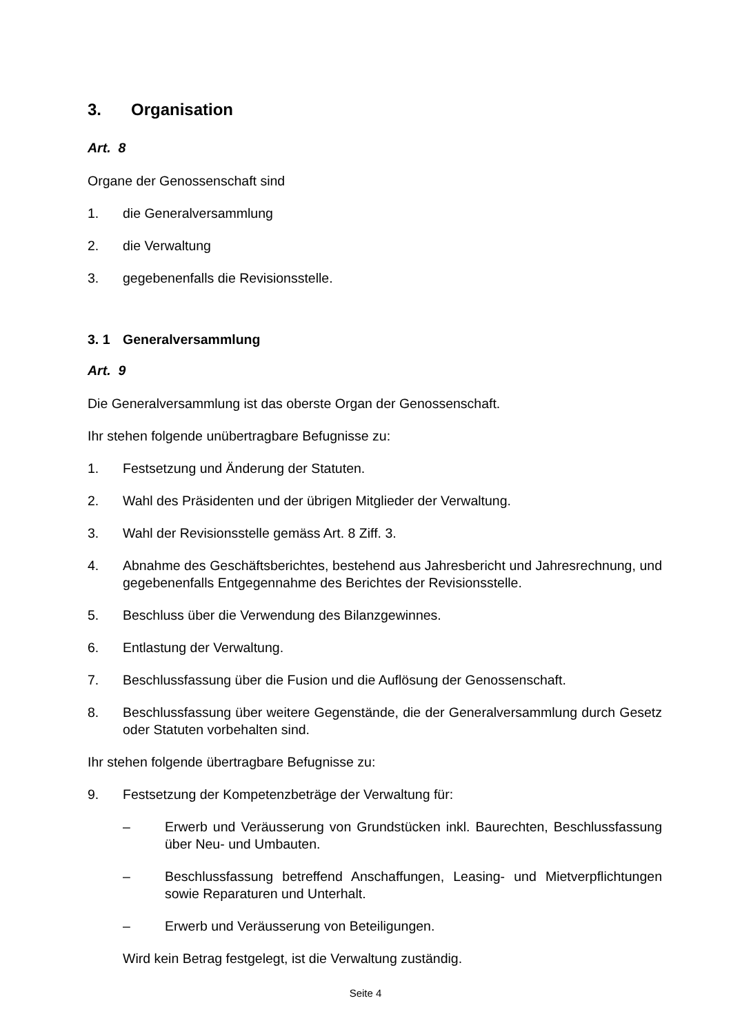3. Organisation
Art. 8
Organe der Genossenschaft sind
1. die Generalversammlung
2. die Verwaltung
3. gegebenenfalls die Revisionsstelle.
3. 1 Generalversammlung
Art. 9
Die Generalversammlung ist das oberste Organ der Genossenschaft.
Ihr stehen folgende unübertragbare Befugnisse zu:
1. Festsetzung und Änderung der Statuten.
2. Wahl des Präsidenten und der übrigen Mitglieder der Verwaltung.
3. Wahl der Revisionsstelle gemäss Art. 8 Ziff. 3.
4. Abnahme des Geschäftsberichtes, bestehend aus Jahresbericht und Jahresrech­nung, und gegebenenfalls Entgegennahme des Berichtes der Revisionsstelle.
5. Beschluss über die Verwendung des Bilanzgewinnes.
6. Entlastung der Verwaltung.
7. Beschlussfassung über die Fusion und die Auflösung der Genossenschaft.
8. Beschlussfassung über weitere Gegenstände, die der Generalversammlung durch Gesetz oder Statuten vorbehalten sind.
Ihr stehen folgende übertragbare Befugnisse zu:
9. Festsetzung der Kompetenzbeträge der Verwaltung für:
– Erwerb und Veräusserung von Grundstücken inkl. Baurechten, Beschluss­fassung über Neu- und Umbauten.
– Beschlussfassung betreffend Anschaffungen, Leasing- und Mietverpflich­tungen sowie Reparaturen und Unterhalt.
– Erwerb und Veräusserung von Beteiligungen.
Wird kein Betrag festgelegt, ist die Verwaltung zuständig.
Seite 4